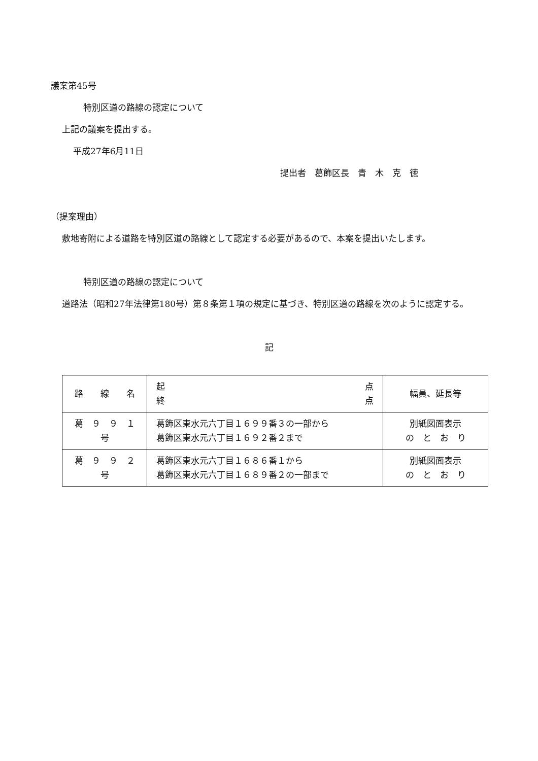議案第45号
特別区道の路線の認定について
上記の議案を提出する。
平成27年6月11日
提出者　葛飾区長　青　木　克　徳
（提案理由）
敷地寄附による道路を特別区道の路線として認定する必要があるので、本案を提出いたします。
特別区道の路線の認定について
道路法（昭和27年法律第180号）第８条第１項の規定に基づき、特別区道の路線を次のように認定する。
記
| 路 線 名 | 起 点 終 点 | 幅員、延長等 |
| 葛 ９ ９ １ 号 | 葛飾区東水元六丁目１６９９番３の一部から 葛飾区東水元六丁目１６９２番２まで | 別紙図面表示 の と お り |
| 葛 ９ ９ ２ 号 | 葛飾区東水元六丁目１６８６番１から 葛飾区東水元六丁目１６８９番２の一部まで | 別紙図面表示 の と お り |